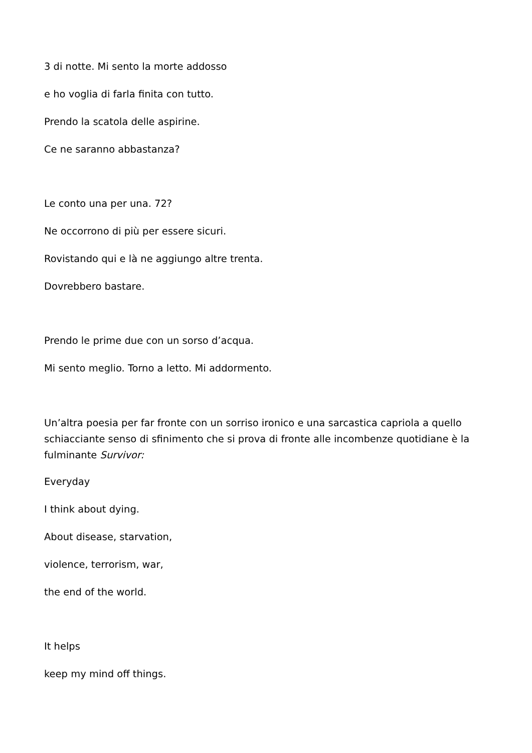3 di notte. Mi sento la morte addosso
e ho voglia di farla finita con tutto.
Prendo la scatola delle aspirine.
Ce ne saranno abbastanza?
Le conto una per una. 72?
Ne occorrono di più per essere sicuri.
Rovistando qui e là ne aggiungo altre trenta.
Dovrebbero bastare.
Prendo le prime due con un sorso d’acqua.
Mi sento meglio. Torno a letto. Mi addormento.
Un’altra poesia per far fronte con un sorriso ironico e una sarcastica capriola a quello schiacciante senso di sfinimento che si prova di fronte alle incombenze quotidiane è la fulminante Survivor:
Everyday
I think about dying.
About disease, starvation,
violence, terrorism, war,
the end of the world.
It helps
keep my mind off things.